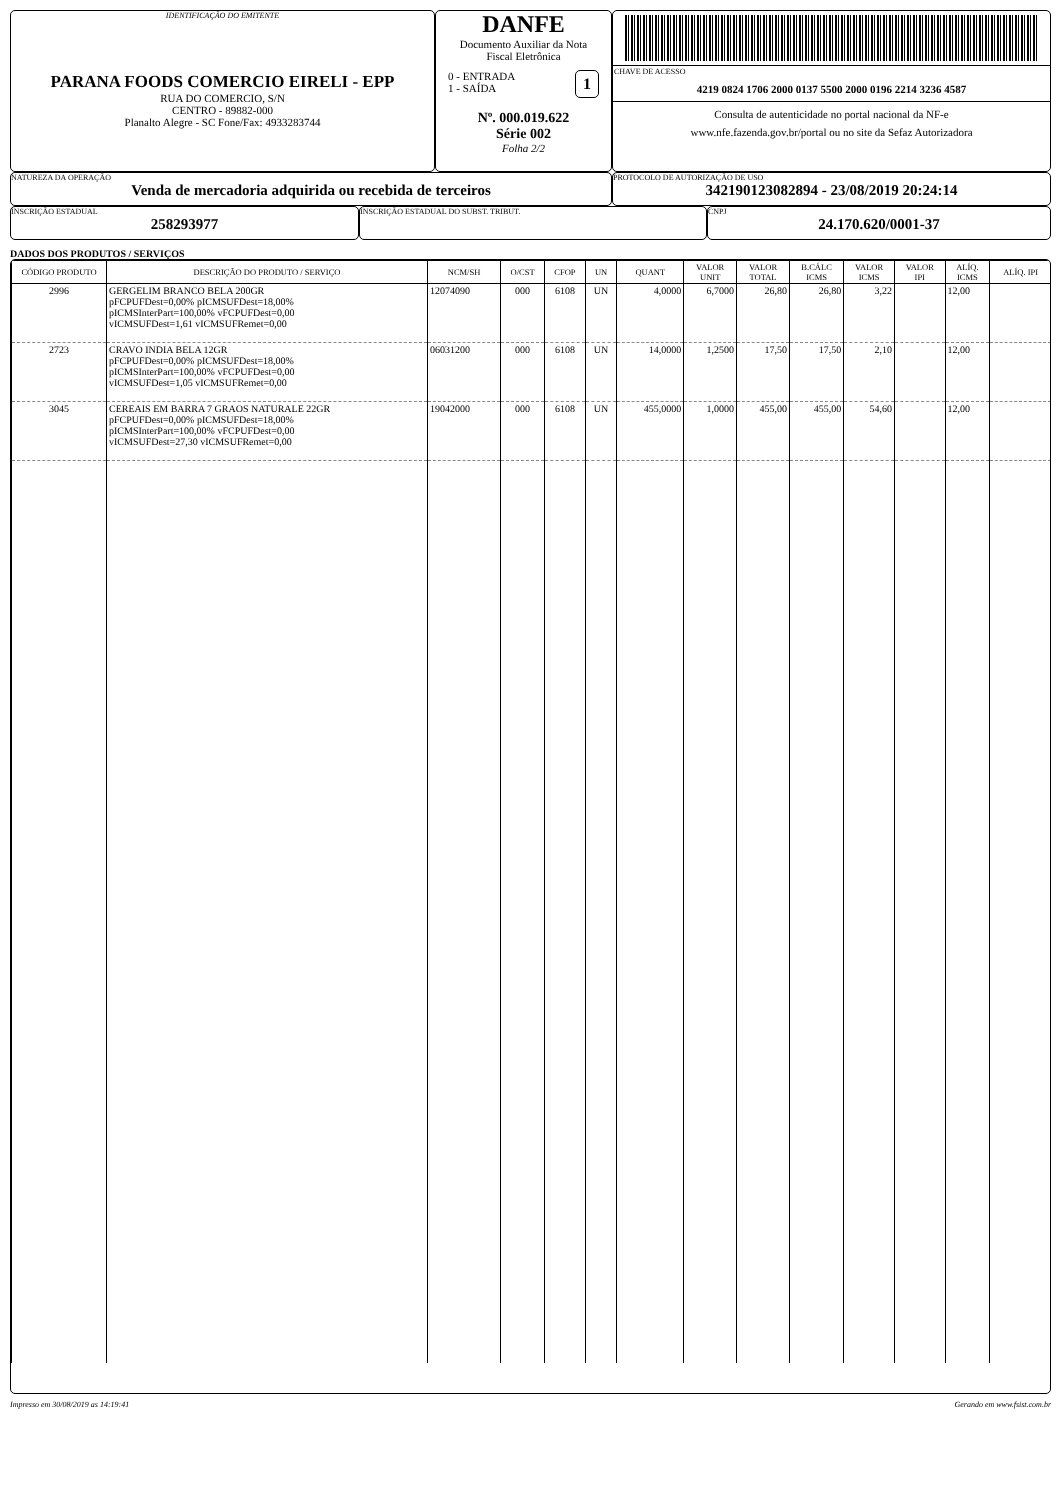IDENTIFICAÇÃO DO EMITENTE
PARANA FOODS COMERCIO EIRELI - EPP
RUA DO COMERCIO, S/N
CENTRO - 89882-000
Planalto Alegre - SC Fone/Fax: 4933283744
DANFE
Documento Auxiliar da Nota
Fiscal Eletrônica
0 - ENTRADA
1 - SAÍDA
1
Nº. 000.019.622
Série 002
Folha 2/2
CHAVE DE ACESSO
4219 0824 1706 2000 0137 5500 2000 0196 2214 3236 4587
Consulta de autenticidade no portal nacional da NF-e
www.nfe.fazenda.gov.br/portal ou no site da Sefaz Autorizadora
NATUREZA DA OPERAÇÃO
Venda de mercadoria adquirida ou recebida de terceiros
PROTOCOLO DE AUTORIZAÇÃO DE USO
342190123082894 - 23/08/2019 20:24:14
INSCRIÇÃO ESTADUAL
258293977
INSCRIÇÃO ESTADUAL DO SUBST. TRIBUT. CNPJ
24.170.620/0001-37
DADOS DOS PRODUTOS / SERVIÇOS
| CÓDIGO PRODUTO | DESCRIÇÃO DO PRODUTO / SERVIÇO | NCM/SH | O/CST | CFOP | UN | QUANT | VALOR UNIT | VALOR TOTAL | B.CÁLC ICMS | VALOR ICMS | VALOR IPI | ALÍQ. ICMS | ALÍQ. IPI |
| --- | --- | --- | --- | --- | --- | --- | --- | --- | --- | --- | --- | --- | --- |
| 2996 | GERGELIM BRANCO BELA 200GR pFCPUFDest=0,00% pICMSUFDest=18,00% pICMSInterPart=100,00% vFCPUFDest=0,00 vICMSUFDest=1,61 vICMSUFRemet=0,00 | 12074090 | 000 | 6108 | UN | 4,0000 | 6,7000 | 26,80 | 26,80 | 3,22 | | 12,00 | |
| 2723 | CRAVO INDIA BELA 12GR pFCPUFDest=0,00% pICMSUFDest=18,00% pICMSInterPart=100,00% vFCPUFDest=0,00 vICMSUFDest=1,05 vICMSUFRemet=0,00 | 06031200 | 000 | 6108 | UN | 14,0000 | 1,2500 | 17,50 | 17,50 | 2,10 | | 12,00 | |
| 3045 | CEREAIS EM BARRA 7 GRAOS NATURALE 22GR pFCPUFDest=0,00% pICMSUFDest=18,00% pICMSInterPart=100,00% vFCPUFDest=0,00 vICMSUFDest=27,30 vICMSUFRemet=0,00 | 19042000 | 000 | 6108 | UN | 455,0000 | 1,0000 | 455,00 | 455,00 | 54,60 | | 12,00 | |
Impresso em 30/08/2019 as 14:19:41 Gerando em www.fsist.com.br